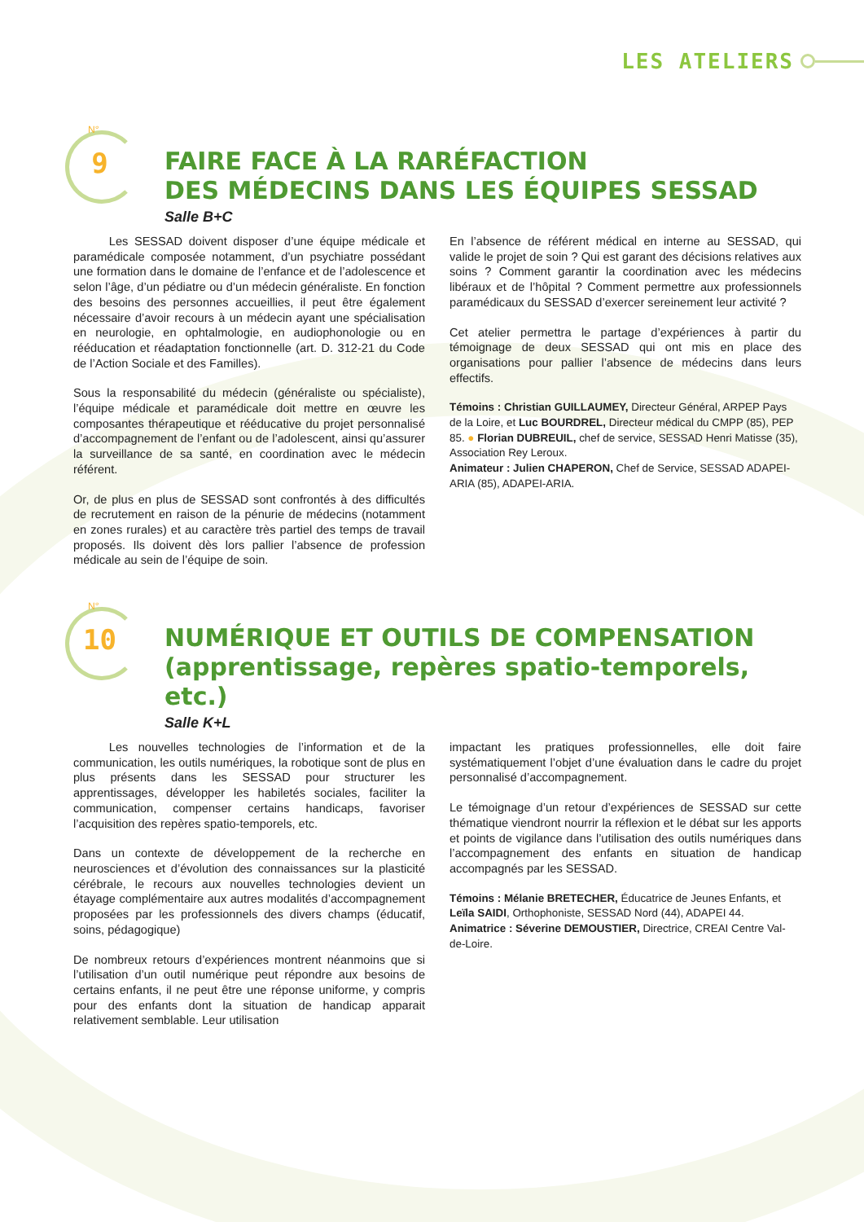LES ATELIERS
N°
9
FAIRE FACE À LA RARÉFACTION
DES MÉDECINS DANS LES ÉQUIPES SESSAD
Salle B+C
   Les SESSAD doivent disposer d’une équipe médicale et paramédicale composée notamment, d’un psychiatre possédant une formation dans le domaine de l’enfance et de l’adolescence et selon l’âge, d’un pédiatre ou d’un médecin généraliste. En fonction des besoins des personnes accueillies, il peut être également nécessaire d’avoir recours à un médecin ayant une spécialisation en neurologie, en ophtalmologie, en audiophonologie ou en rééducation et réadaptation fonctionnelle (art. D. 312-21 du Code de l’Action Sociale et des Familles).
Sous la responsabilité du médecin (généraliste ou spécialiste), l’équipe médicale et paramédicale doit mettre en œuvre les composantes thérapeutique et rééducative du projet personnalisé d’accompagnement de l’enfant ou de l’adolescent, ainsi qu’assurer la surveillance de sa santé, en coordination avec le médecin référent.
Or, de plus en plus de SESSAD sont confrontés à des difficultés de recrutement en raison de la pénurie de médecins (notamment en zones rurales) et au caractère très partiel des temps de travail proposés. Ils doivent dès lors pallier l’absence de profession médicale au sein de l’équipe de soin.
En l’absence de référent médical en interne au SESSAD, qui valide le projet de soin ? Qui est garant des décisions relatives aux soins ? Comment garantir la coordination avec les médecins libéraux et de l’hôpital ? Comment permettre aux professionnels paramédicaux du SESSAD d’exercer sereinement leur activité ?
Cet atelier permettra le partage d’expériences à partir du témoignage de deux SESSAD qui ont mis en place des organisations pour pallier l’absence de médecins dans leurs effectifs.
Témoins : Christian GUILLAUMEY, Directeur Général, ARPEP Pays de la Loire, et Luc BOURDREL, Directeur médical du CMPP (85), PEP 85. ● Florian DUBREUIL, chef de service, SESSAD Henri Matisse (35), Association Rey Leroux.
Animateur : Julien CHAPERON, Chef de Service, SESSAD ADAPEI-ARIA (85), ADAPEI-ARIA.
N°
10
NUMÉRIQUE ET OUTILS DE COMPENSATION
(apprentissage, repères spatio-temporels, etc.)
Salle K+L
   Les nouvelles technologies de l’information et de la communication, les outils numériques, la robotique sont de plus en plus présents dans les SESSAD pour structurer les apprentissages, développer les habiletés sociales, faciliter la communication, compenser certains handicaps, favoriser l’acquisition des repères spatio-temporels, etc.
Dans un contexte de développement de la recherche en neurosciences et d’évolution des connaissances sur la plasticité cérébrale, le recours aux nouvelles technologies devient un étayage complémentaire aux autres modalités d’accompagnement proposées par les professionnels des divers champs (éducatif, soins, pédagogique)
De nombreux retours d’expériences montrent néanmoins que si l’utilisation d’un outil numérique peut répondre aux besoins de certains enfants, il ne peut être une réponse uniforme, y compris pour des enfants dont la situation de handicap apparait relativement semblable. Leur utilisation
impactant les pratiques professionnelles, elle doit faire systématiquement l’objet d’une évaluation dans le cadre du projet personnalisé d’accompagnement.
Le témoignage d’un retour d’expériences de SESSAD sur cette thématique viendront nourrir la réflexion et le débat sur les apports et points de vigilance dans l’utilisation des outils numériques dans l’accompagnement des enfants en situation de handicap accompagnés par les SESSAD.
Témoins : Mélanie BRETECHER, Éducatrice de Jeunes Enfants, et Leïla SAIDI, Orthophoniste, SESSAD Nord (44), ADAPEI 44.
Animatrice : Séverine DEMOUSTIER, Directrice, CREAI Centre Val-de-Loire.